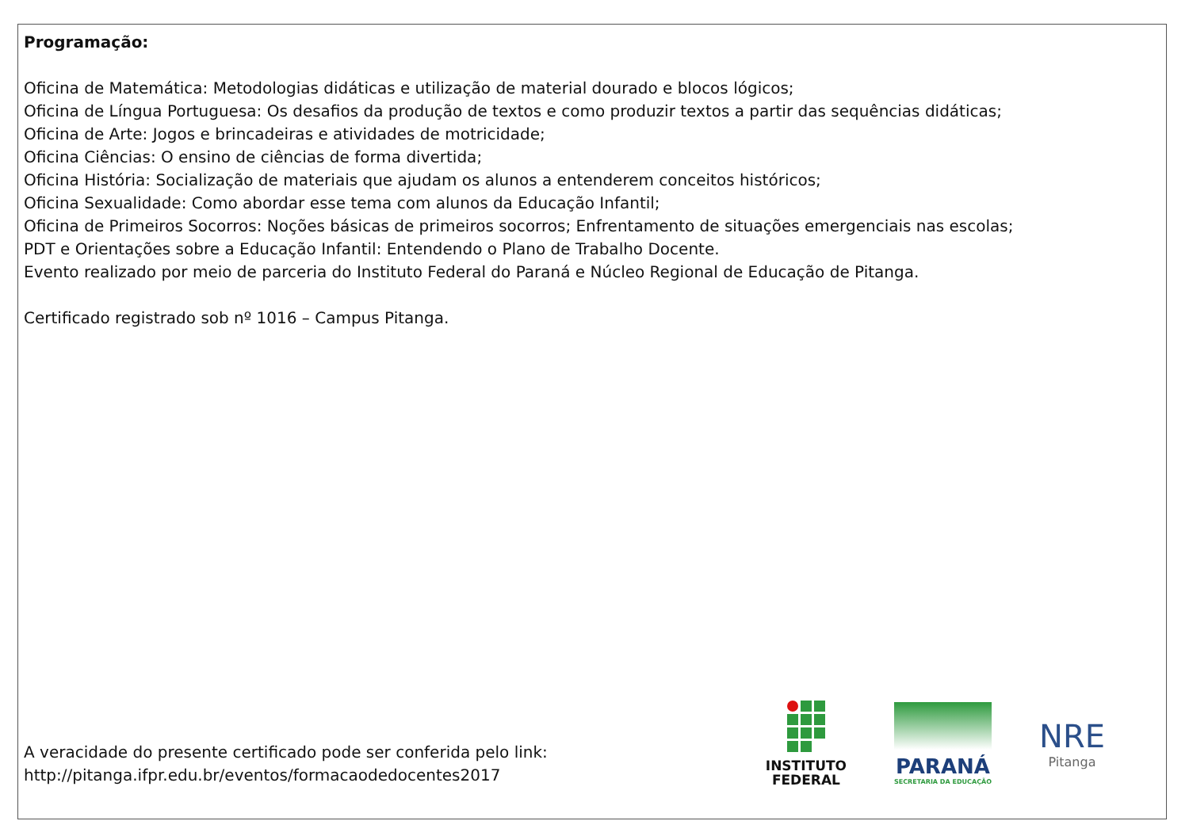Programação:
Oficina de Matemática: Metodologias didáticas e utilização de material dourado e blocos lógicos;
Oficina de Língua Portuguesa: Os desafios da produção de textos e como produzir textos a partir das sequências didáticas;
Oficina de Arte: Jogos e brincadeiras e atividades de motricidade;
Oficina Ciências: O ensino de ciências de forma divertida;
Oficina História: Socialização de materiais que ajudam os alunos a entenderem conceitos históricos;
Oficina Sexualidade: Como abordar esse tema com alunos da Educação Infantil;
Oficina de Primeiros Socorros: Noções básicas de primeiros socorros; Enfrentamento de situações emergenciais nas escolas;
PDT e Orientações sobre a Educação Infantil: Entendendo o Plano de Trabalho Docente.
Evento realizado por meio de parceria do Instituto Federal do Paraná e Núcleo Regional de Educação de Pitanga.
Certificado registrado sob nº 1016 – Campus Pitanga.
A veracidade do presente certificado pode ser conferida pelo link:
http://pitanga.ifpr.edu.br/eventos/formacaodedocentes2017
INSTITUTO
FEDERAL
PARANÁ
SECRETARIA DA EDUCAÇÃO
NRE
Pitanga